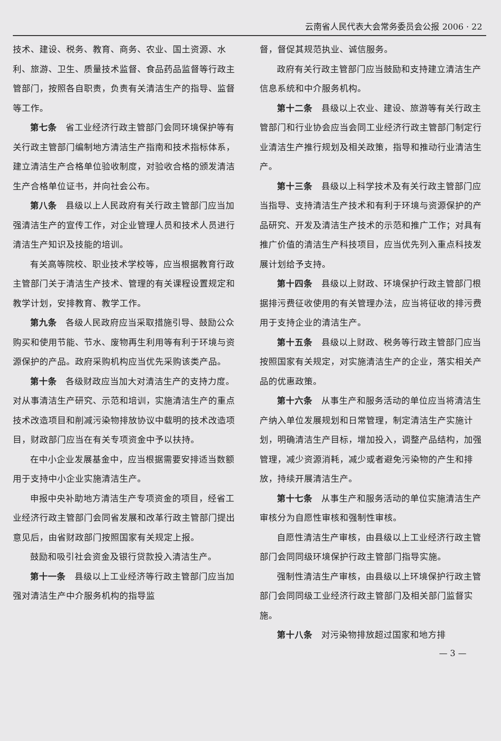云南省人民代表大会常务委员会公报 2006 · 22
技术、建设、税务、教育、商务、农业、国土资源、水利、旅游、卫生、质量技术监督、食品药品监督等行政主管部门，按照各自职责，负责有关清洁生产的指导、监督等工作。
第七条　省工业经济行政主管部门会同环境保护等有关行政主管部门编制地方清洁生产指南和技术指标体系，建立清洁生产合格单位验收制度，对验收合格的颁发清洁生产合格单位证书，并向社会公布。
第八条　县级以上人民政府有关行政主管部门应当加强清洁生产的宣传工作，对企业管理人员和技术人员进行清洁生产知识及技能的培训。
有关高等院校、职业技术学校等，应当根据教育行政主管部门关于清洁生产技术、管理的有关课程设置规定和教学计划，安排教育、教学工作。
第九条　各级人民政府应当采取措施引导、鼓励公众购买和使用节能、节水、废物再生利用等有利于环境与资源保护的产品。政府采购机构应当优先采购该类产品。
第十条　各级财政应当加大对清洁生产的支持力度。对从事清洁生产研究、示范和培训，实施清洁生产的重点技术改造项目和削减污染物排放协议中载明的技术改造项目，财政部门应当在有关专项资金中予以扶持。
在中小企业发展基金中，应当根据需要安排适当数额用于支持中小企业实施清洁生产。
申报中央补助地方清洁生产专项资金的项目，经省工业经济行政主管部门会同省发展和改革行政主管部门提出意见后，由省财政部门按照国家有关规定上报。
鼓励和吸引社会资金及银行贷款投入清洁生产。
第十一条　县级以上工业经济等行政主管部门应当加强对清洁生产中介服务机构的指导监
督，督促其规范执业、诚信服务。
政府有关行政主管部门应当鼓励和支持建立清洁生产信息系统和中介服务机构。
第十二条　县级以上农业、建设、旅游等有关行政主管部门和行业协会应当会同工业经济行政主管部门制定行业清洁生产推行规划及相关政策，指导和推动行业清洁生产。
第十三条　县级以上科学技术及有关行政主管部门应当指导、支持清洁生产技术和有利于环境与资源保护的产品研究、开发及清洁生产技术的示范和推广工作；对具有推广价值的清洁生产科技项目，应当优先列入重点科技发展计划给予支持。
第十四条　县级以上财政、环境保护行政主管部门根据排污费征收使用的有关管理办法，应当将征收的排污费用于支持企业的清洁生产。
第十五条　县级以上财政、税务等行政主管部门应当按照国家有关规定，对实施清洁生产的企业，落实相关产品的优惠政策。
第十六条　从事生产和服务活动的单位应当将清洁生产纳入单位发展规划和日常管理，制定清洁生产实施计划，明确清洁生产目标，增加投入，调整产品结构，加强管理，减少资源消耗，减少或者避免污染物的产生和排放，持续开展清洁生产。
第十七条　从事生产和服务活动的单位实施清洁生产审核分为自愿性审核和强制性审核。
自愿性清洁生产审核，由县级以上工业经济行政主管部门会同同级环境保护行政主管部门指导实施。
强制性清洁生产审核，由县级以上环境保护行政主管部门会同同级工业经济行政主管部门及相关部门监督实施。
第十八条　对污染物排放超过国家和地方排
— 3 —